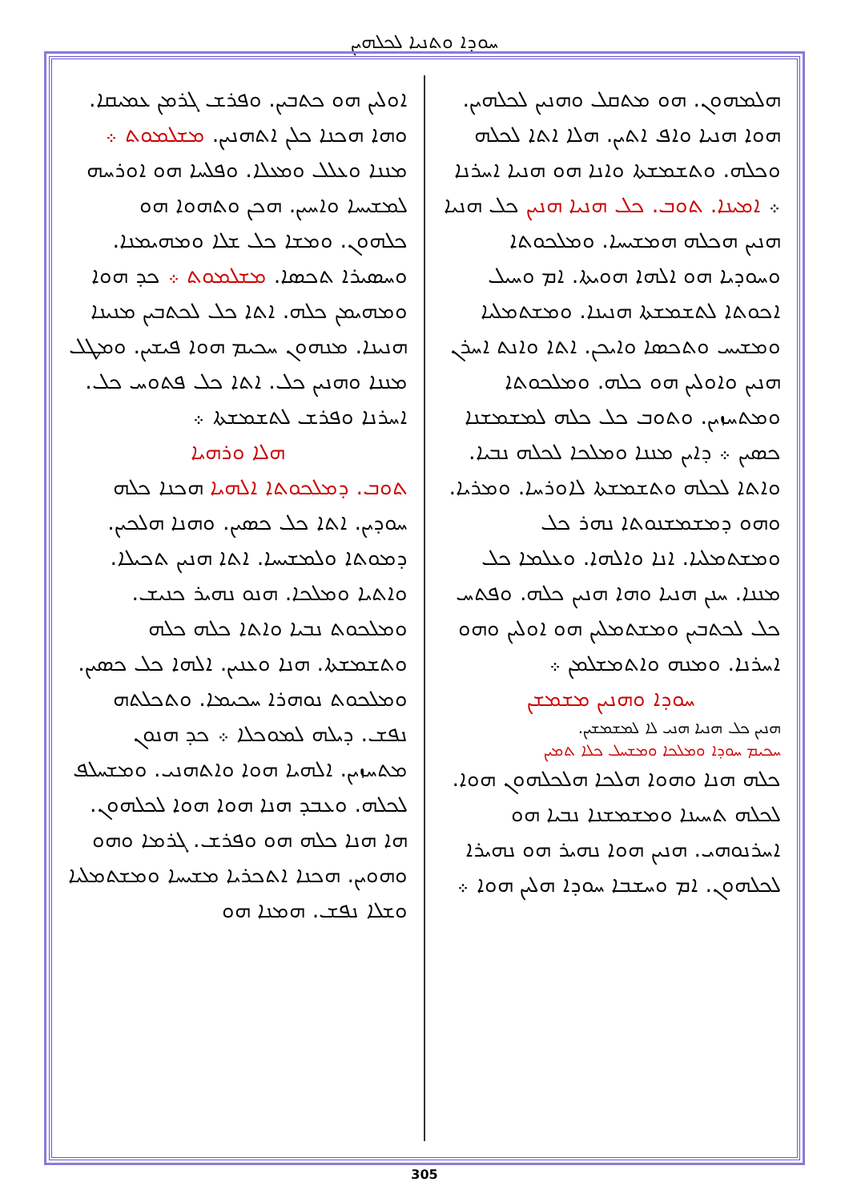ܚܘܕܐ ܘܬܢܝܐ ܠܟܠܗܝܢ
ܐܘܠܝܢ ܗܘ ܟܬܒܝܢ. ܘܦܪܫ ܓܪܡܢ ܥܡܝܩܐ. ܘܗܐ ܗܟܢܐ ܟܠܢ ܐܬܗܢܝܢ. ܡܫܠܡܘܬ ܀ ܡܢܢܐ ܘܥܠܠ ܘܡܥܠܐ. ܘܦܠܚܐ ܗܘ ܐܘܪܚܗ ܠܡܫܝܚܐ ܘܐܚܝܢ. ܗܟܢ ܘܬܗܘܐ ܗܘ ܟܠܗܘܢ. ܘܡܫܐ ܟܠ ܫܠܐ ܘܡܗܝܡܢܐ. ܘܚܣܝܪܐ ܬܟܣܐ. ܡܫܠܡܘܬ ܀ ܟܕ ܗܘܐ ܘܡܗܝܡܢ ܟܠܗ. ܐܬܐ ܟܠ ܠܟܬܒܝܢ ܡܢܝܢܐ ܗܢܝܢܐ. ܡܢܗܘܢ ܚܟܝܡ ܗܘܐ ܦܝܫܝܢ. ܘܡܛܠ ܡܢܢܐ ܘܗܢܝܢ ܟܠ. ܐܬܐ ܟܠ ܦܬܘܚ ܟܠ. ܐܚܪܢܐ ܘܦܪܫ ܠܬܫܡܫܬܐ ܀
ܗܠܐ ܘܪܗܝܐ
ܬܘܒ. ܕܡܠܟܘܬܐ ܐܠܗܝܐ ܗܟܢܐ ܟܠܗ ܚܘܕܝܢ. ܐܬܐ ܟܠ ܟܣܝܢ. ܘܗܢܐ ܗܠܟܝܢ. ܕܡܘܬܐ ܘܠܡܫܝܚܐ. ܐܬܐ ܗܢܝܢ ܬܟܝܠܐ. ܘܐܬܝܐ ܘܡܠܟܐ. ܗܢܘ ܢܗܝܪ ܟܢܝܫ. ܘܡܠܟܘܬ ܢܒܝܐ ܘܐܬܐ ܟܠܗ ܟܠܗ ܘܬܫܡܫܬܐ. ܗܢܐ ܘܥܢܝܢ. ܐܠܗܐ ܟܠ ܟܣܝܢ. ܘܡܠܟܘܬ ܢܘܗܪܐ ܚܟܝܡܐ. ܘܬܟܠܬܗ ܢܦܫ. ܕܝܠܗ ܠܡܘܟܠܐ ܀ ܟܕ ܗܢܘܢ ܡܬܚܙܝܢ. ܐܠܗܝܐ ܗܘܐ ܘܐܬܗܢܝ. ܘܡܫܚܠܦ ܠܟܠܗ. ܘܥܒܕ ܗܢܐ ܗܘܐ ܗܘܐ ܠܟܠܗܘܢ. ܗܐ ܗܢܐ ܟܠܗ ܗܘ ܘܦܪܫ. ܓܪܡܐ ܘܗܘ ܘܗܘܝܢ. ܗܟܢܐ ܐܬܟܪܝܐ ܡܫܝܚܐ ܘܡܫܬܡܠܝܐ ܘܫܠܐ ܢܦܫ. ܗܡܢܐ ܗܘ
ܗܠܡܗܘܢ. ܗܘ ܡܬܩܠ ܘܗܢܝܢ ܠܟܠܗܝܢ. ܗܘܐ ܗܢܝܐ ܘܐܦ ܐܬܝܢ. ܗܠܐ ܐܬܐ ܠܟܠܗ ܘܟܠܗ. ܘܬܫܡܫܬܐ ܘܐܢܐ ܗܘ ܗܢܝܐ ܐܚܪܢܐ ܀ ܐܡܝܢܐ. ܬܘܒ. ܟܠ ܗܢܝܐ ܗܢܝܢ ܟܠ ܗܢܝܐ ܗܢܝܢ ܗܟܠܗ ܗܡܫܝܚܐ. ܘܡܠܟܘܬܐ ܘܚܘܕܝܐ ܗܘ ܐܠܗܐ ܗܘܝܬܐ. ܐܡ ܘܚܝܠ ܐܟܘܬܐ ܠܬܫܡܫܬܐ ܗܢܝܢܐ. ܘܡܫܬܡܠܝܐ ܘܡܫܝܚ ܘܬܟܣܐ ܘܐܝܟܢ. ܐܬܐ ܘܐܢܬ ܐܚܪܢ ܗܢܝܢ ܘܐܘܠܝܢ ܗܘ ܟܠܗ. ܘܡܠܟܘܬܐ ܘܡܬܚܙܝܢ. ܘܬܘܒ ܟܠ ܟܠܗ ܠܡܫܡܫܢܐ ܟܣܝܢ ܀ ܕܐܝܢ ܡܢܢܐ ܘܡܠܟܐ ܠܟܠܗ ܢܒܝܐ. ܘܐܬܐ ܠܟܠܗ ܘܬܫܡܫܬܐ ܠܐܘܪܚܐ. ܘܡܪܝܐ. ܘܗܘ ܕܡܫܡܫܢܘܬܐ ܢܗܪ ܟܠ ܘܡܫܬܡܠܝܐ. ܐܢܐ ܘܐܠܗܐ. ܘܥܠܡܐ ܟܠ ܡܢܢܐ. ܚܢܢ ܗܢܝܐ ܘܗܐ ܗܢܝܢ ܟܠܗ. ܘܦܬܚ ܟܠ ܠܟܬܒܝܢ ܘܡܫܬܡܠܝܢ ܗܘ ܐܘܠܝܢ ܘܗܘ ܐܚܪܢܐ. ܘܡܢܗ ܘܐܬܡܫܠܡܢ ܀
ܚܘܕܐ ܘܗܢܝܢ ܡܫܡܫܢ
ܗܢܝܢ ܟܠ ܗܢܝܐ ܗܢܝ ܠܐ ܠܡܫܡܫܝܢ.
ܚܟܝܡ ܚܘܕܐ ܘܡܠܟܐ ܘܡܫܚܠ ܟܠܐ ܬܡܝܢ
ܟܠܗ ܗܢܐ ܘܗܘܐ ܗܠܟܐ ܗܠܟܠܗܘܢ ܗܘܐ. ܠܟܠܗ ܬܚܝܢܐ ܘܡܫܡܫܢܐ ܢܒܝܐ ܗܘ ܐܚܪܢܘܗܝ. ܗܢܝܢ ܗܘܐ ܢܗܝܪ ܗܘ ܢܗܝܪܐ ܠܟܠܗܘܢ. ܐܡ ܘܚܫܒܐ ܚܘܕܐ ܗܠܝܢ ܗܘܐ ܀
305